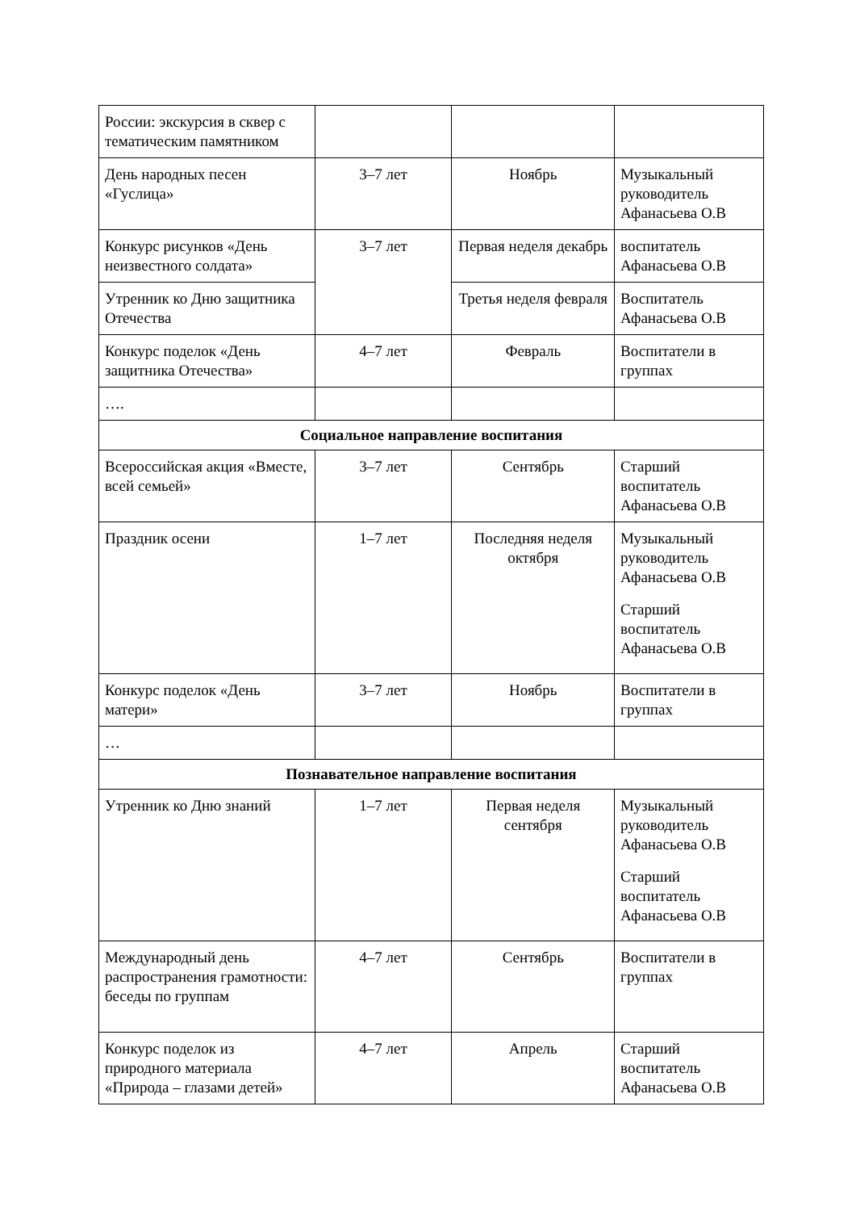| России: экскурсия в сквер с тематическим памятником | | | |
| День народных песен «Гуслица» | 3–7 лет | Ноябрь | Музыкальный руководитель Афанасьева О.В |
| Конкурс рисунков «День неизвестного солдата» | 3–7 лет | Первая неделя декабрь | воспитатель Афанасьева О.В |
| Утренник ко Дню защитника Отечества | | Третья неделя февраля | Воспитатель Афанасьева О.В |
| Конкурс поделок «День защитника Отечества» | 4–7 лет | Февраль | Воспитатели в группах |
| …. | | | |
| Социальное направление воспитания | | | |
| Всероссийская акция «Вместе, всей семьей» | 3–7 лет | Сентябрь | Старший воспитатель Афанасьева О.В |
| Праздник осени | 1–7 лет | Последняя неделя октября | Музыкальный руководитель Афанасьева О.В Старший воспитатель Афанасьева О.В |
| Конкурс поделок «День матери» | 3–7 лет | Ноябрь | Воспитатели в группах |
| … | | | |
| Познавательное направление воспитания | | | |
| Утренник ко Дню знаний | 1–7 лет | Первая неделя сентября | Музыкальный руководитель Афанасьева О.В Старший воспитатель Афанасьева О.В |
| Международный день распространения грамотности: беседы по группам | 4–7 лет | Сентябрь | Воспитатели в группах |
| Конкурс поделок из природного материала «Природа – глазами детей» | 4–7 лет | Апрель | Старший воспитатель Афанасьева О.В |